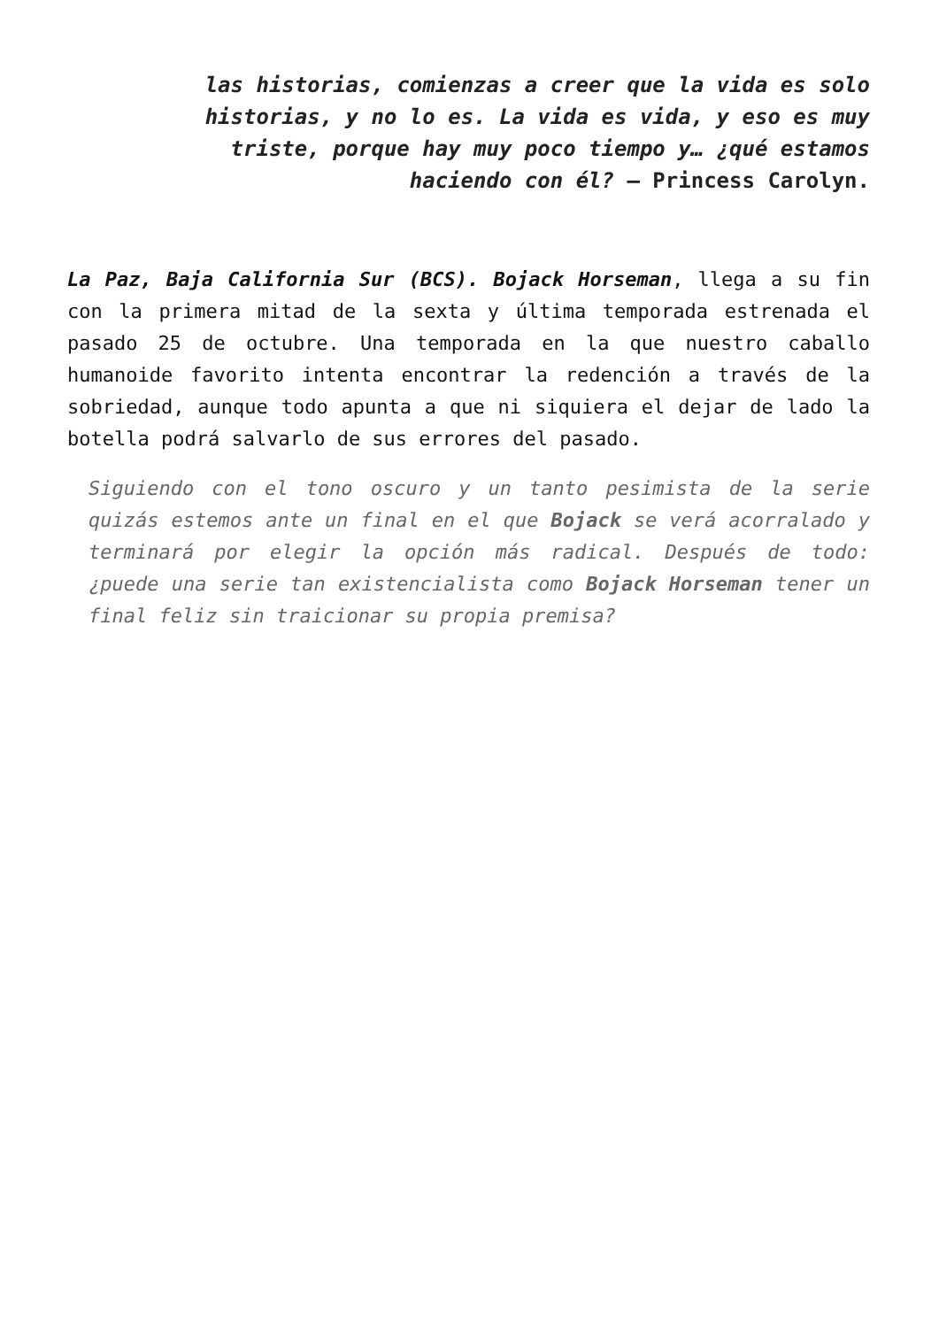las historias, comienzas a creer que la vida es solo historias, y no lo es. La vida es vida, y eso es muy triste, porque hay muy poco tiempo y… ¿qué estamos haciendo con él? – Princess Carolyn.
La Paz, Baja California Sur (BCS). Bojack Horseman, llega a su fin con la primera mitad de la sexta y última temporada estrenada el pasado 25 de octubre. Una temporada en la que nuestro caballo humanoide favorito intenta encontrar la redención a través de la sobriedad, aunque todo apunta a que ni siquiera el dejar de lado la botella podrá salvarlo de sus errores del pasado.
Siguiendo con el tono oscuro y un tanto pesimista de la serie quizás estemos ante un final en el que Bojack se verá acorralado y terminará por elegir la opción más radical. Después de todo: ¿puede una serie tan existencialista como Bojack Horseman tener un final feliz sin traicionar su propia premisa?